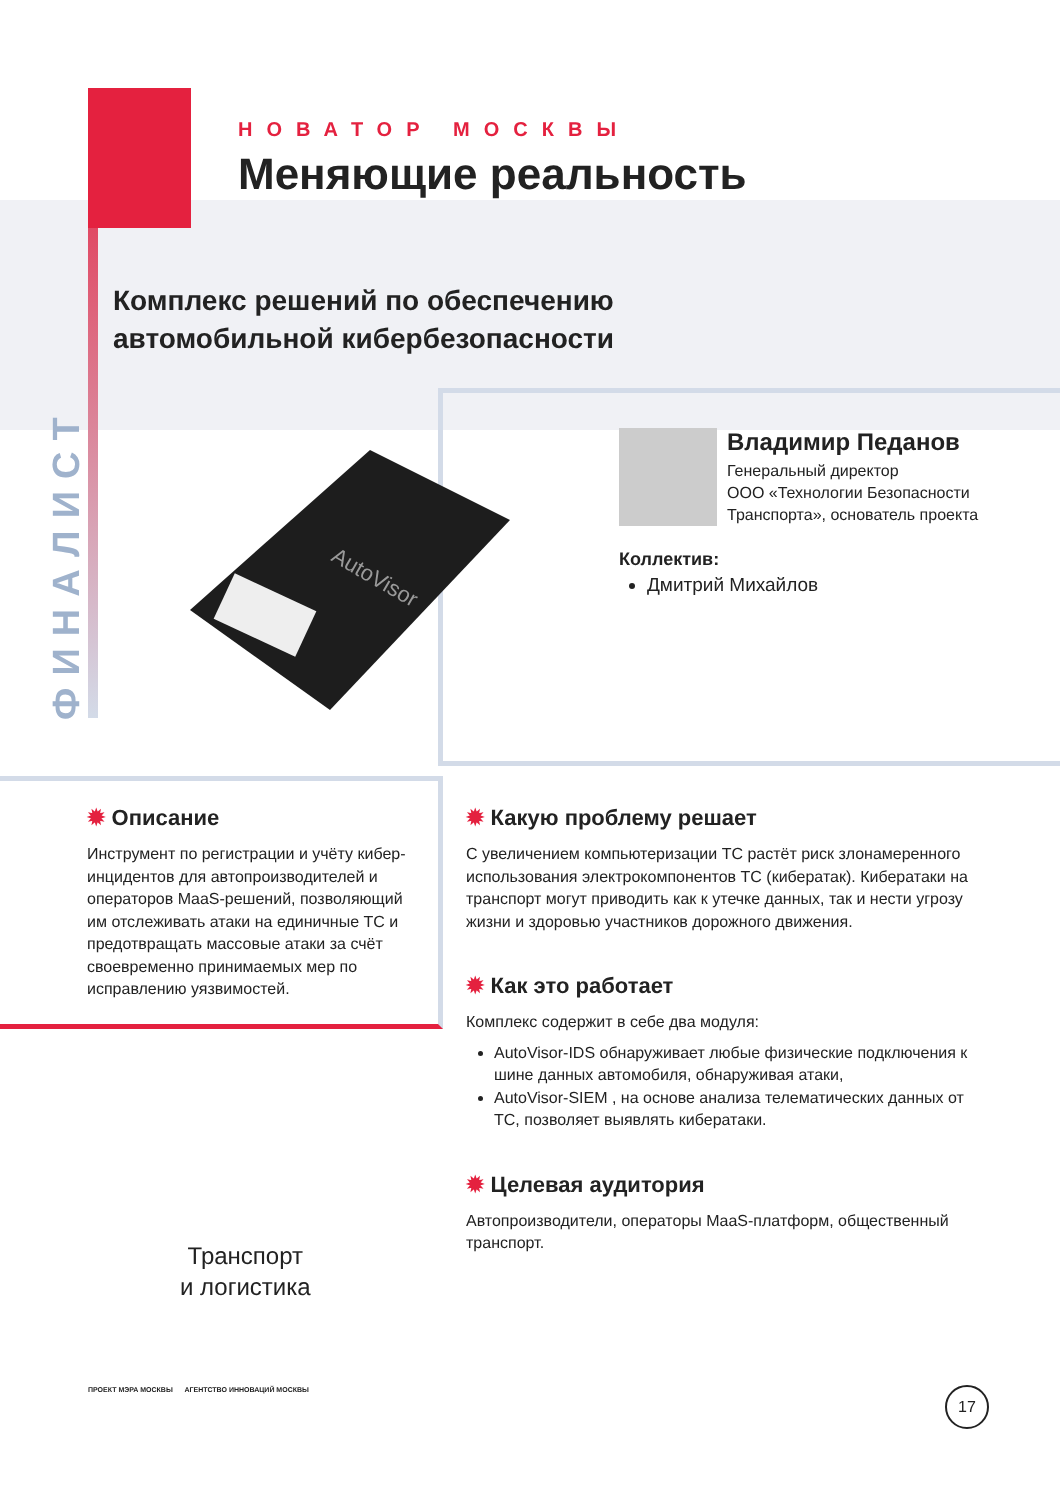НОВАТОР МОСКВЫ
Меняющие реальность
Комплекс решений по обеспечению автомобильной кибербезопасности
ФИНАЛИСТ
AutoVisor
Владимир Педанов
Генеральный директор
ООО «Технологии Безопасности Транспорта», основатель проекта
Коллектив:
Дмитрий Михайлов
✹ Описание
Инструмент по регистрации и учёту кибер-инцидентов для автопроизводителей и операторов MaaS-решений, позволяющий им отслеживать атаки на единичные ТС и предотвращать массовые атаки за счёт своевременно принимаемых мер по исправлению уязвимостей.
✹ Какую проблему решает
С увеличением компьютеризации ТС растёт риск злонамеренного использования электрокомпонентов ТС (кибератак). Кибератаки на транспорт могут приводить как к утечке данных, так и нести угрозу жизни и здоровью участников дорожного движения.
✹ Как это работает
Комплекс содержит в себе два модуля:
AutoVisor-IDS обнаруживает любые физические подключения к шине данных автомобиля, обнаруживая атаки,
AutoVisor-SIEM , на основе анализа телематических данных от ТС, позволяет выявлять кибератаки.
✹ Целевая аудитория
Автопроизводители, операторы MaaS-платформ, общественный транспорт.
Транспорт
и логистика
ПРОЕКТ МЭРА МОСКВЫ АГЕНТСТВО ИННОВАЦИЙ МОСКВЫ
17